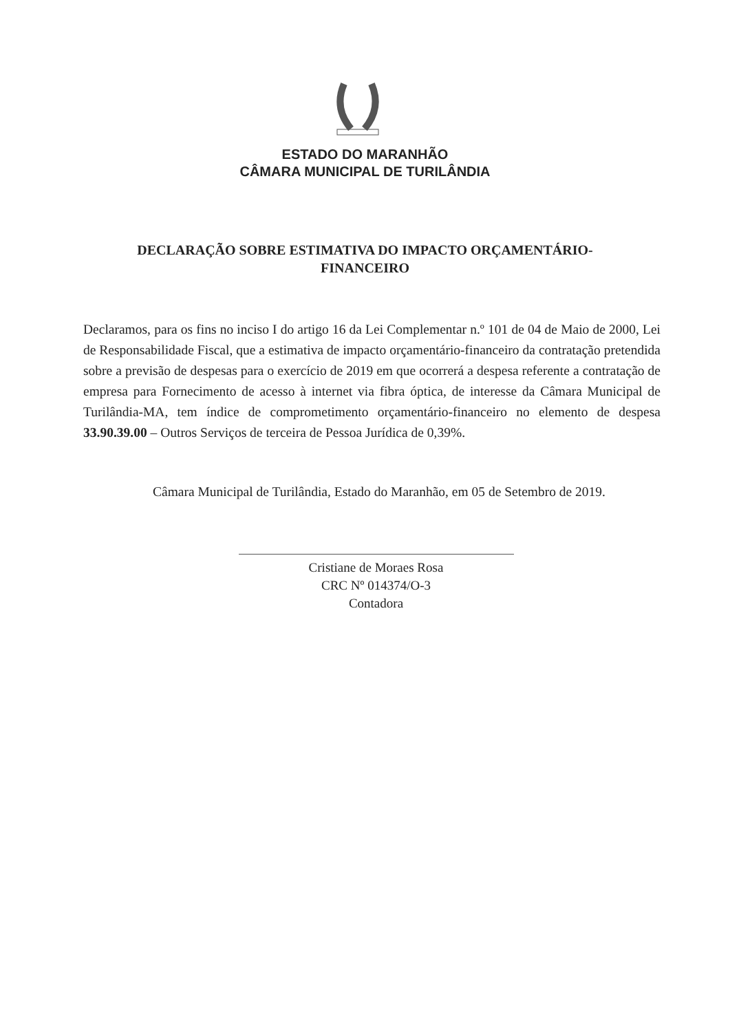ESTADO DO MARANHÃO
CÂMARA MUNICIPAL DE TURILÂNDIA
DECLARAÇÃO SOBRE ESTIMATIVA DO IMPACTO ORÇAMENTÁRIO-FINANCEIRO
Declaramos, para os fins no inciso I do artigo 16 da Lei Complementar n.º 101 de 04 de Maio de 2000, Lei de Responsabilidade Fiscal, que a estimativa de impacto orçamentário-financeiro da contratação pretendida sobre a previsão de despesas para o exercício de 2019 em que ocorrerá a despesa referente a contratação de empresa para Fornecimento de acesso à internet via fibra óptica, de interesse da Câmara Municipal de Turilândia-MA, tem índice de comprometimento orçamentário-financeiro no elemento de despesa 33.90.39.00 – Outros Serviços de terceira de Pessoa Jurídica de 0,39%.
Câmara Municipal de Turilândia, Estado do Maranhão, em 05 de Setembro de 2019.
Cristiane de Moraes Rosa
CRC Nº 014374/O-3
Contadora